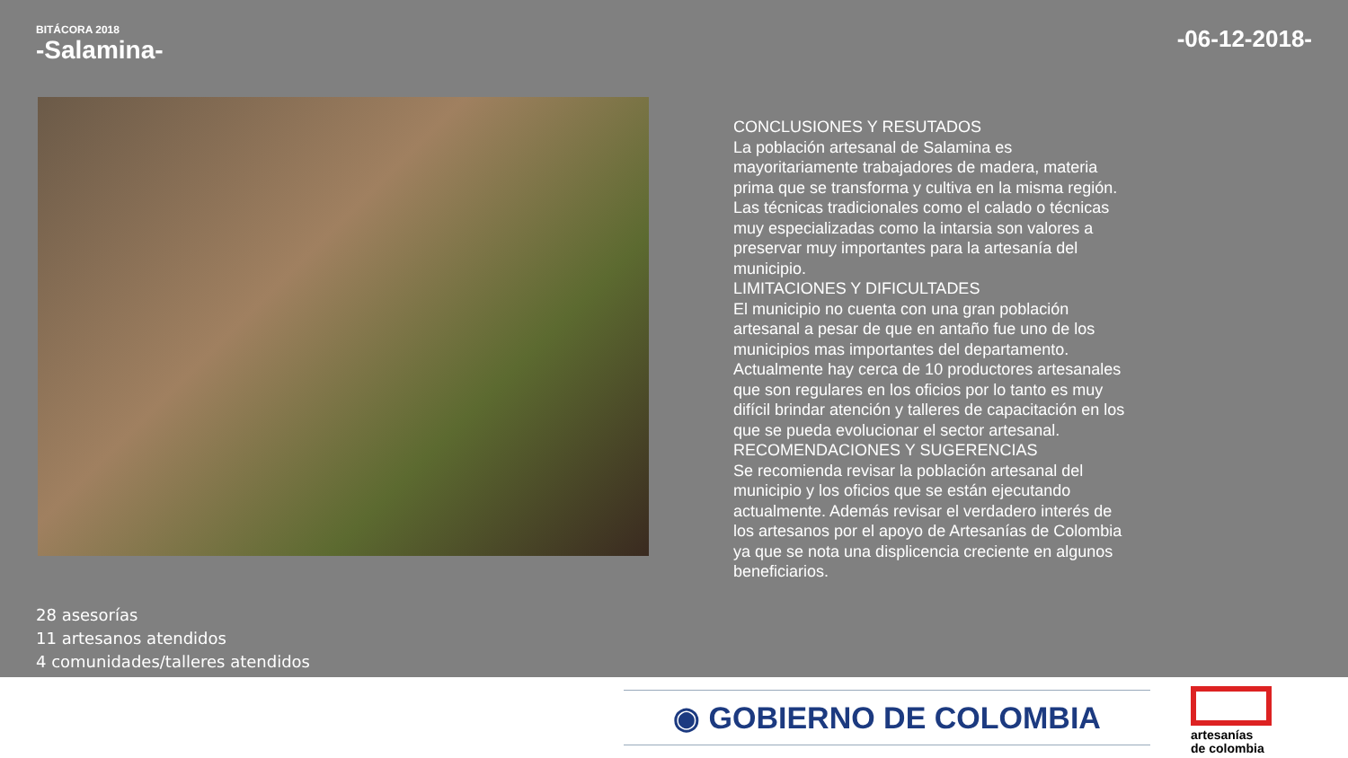BITÁCORA 2018
-Salamina-
-06-12-2018-
CONCLUSIONES Y RESUTADOS
La población artesanal de Salamina es mayoritariamente trabajadores de madera, materia prima que se transforma y cultiva en la misma región. Las técnicas tradicionales como el calado o técnicas muy especializadas como la intarsia son valores a preservar muy importantes para la artesanía del municipio.
LIMITACIONES Y DIFICULTADES
El municipio no cuenta con una gran población artesanal a pesar de que en antaño fue uno de los municipios mas importantes del departamento. Actualmente hay cerca de 10 productores artesanales que son regulares en los oficios por lo tanto es muy difícil brindar atención y talleres de capacitación en los que se pueda evolucionar el sector artesanal.
RECOMENDACIONES Y SUGERENCIAS
Se recomienda revisar la población artesanal del municipio y los oficios que se están ejecutando actualmente. Además revisar el verdadero interés de los artesanos por el apoyo de Artesanías de Colombia ya que se nota una displicencia creciente en algunos beneficiarios.
28 asesorías
11 artesanos atendidos
4 comunidades/talleres atendidos
◉ GOBIERNO DE COLOMBIA
artesanías
de colombia